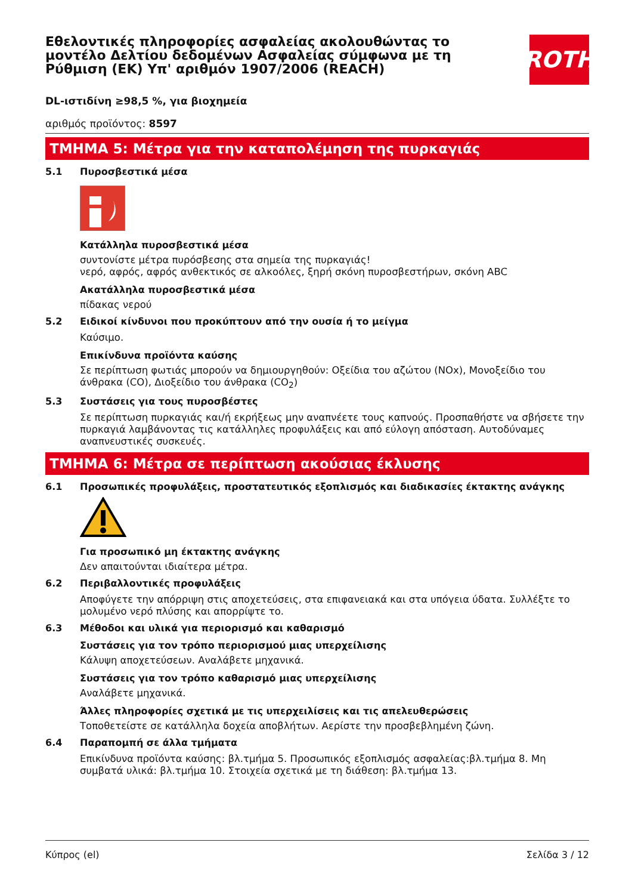Εθελοντικές πληροφορίες ασφαλείας ακολουθώντας το μοντέλο Δελτίου δεδομένων Ασφαλείας σύμφωνα με τη Ρύθμιση (ΕΚ) Υπ' αριθμόν 1907/2006 (REACH)
ROTH
DL-ιστιδίνη ≥98,5 %, για βιοχημεία
αριθμός προϊόντος: 8597
ΤΜΗΜΑ 5: Μέτρα για την καταπολέμηση της πυρκαγιάς
5.1 Πυροσβεστικά μέσα
Κατάλληλα πυροσβεστικά μέσα
συντονίστε μέτρα πυρόσβεσης στα σημεία της πυρκαγιάς!
νερό, αφρός, αφρός ανθεκτικός σε αλκοόλες, ξηρή σκόνη πυροσβεστήρων, σκόνη ABC
Ακατάλληλα πυροσβεστικά μέσα
πίδακας νερού
5.2 Ειδικοί κίνδυνοι που προκύπτουν από την ουσία ή το μείγμα
Καύσιμο.
Επικίνδυνα προϊόντα καύσης
Σε περίπτωση φωτιάς μπορούν να δημιουργηθούν: Οξείδια του αζώτου (NOx), Μονοξείδιο του άνθρακα (CO), Διοξείδιο του άνθρακα (CO<sub>2</sub>)
5.3 Συστάσεις για τους πυροσβέστες
Σε περίπτωση πυρκαγιάς και/ή εκρήξεως μην αναπνέετε τους καπνούς. Προσπαθήστε να σβήσετε την πυρκαγιά λαμβάνοντας τις κατάλληλες προφυλάξεις και από εύλογη απόσταση. Αυτοδύναμες αναπνευστικές συσκευές.
ΤΜΗΜΑ 6: Μέτρα σε περίπτωση ακούσιας έκλυσης
6.1 Προσωπικές προφυλάξεις, προστατευτικός εξοπλισμός και διαδικασίες έκτακτης ανάγκης
Για προσωπικό μη έκτακτης ανάγκης
Δεν απαιτούνται ιδιαίτερα μέτρα.
6.2 Περιβαλλοντικές προφυλάξεις
Αποφύγετε την απόρριψη στις αποχετεύσεις, στα επιφανειακά και στα υπόγεια ύδατα. Συλλέξτε το μολυμένο νερό πλύσης και απορρίψτε το.
6.3 Μέθοδοι και υλικά για περιορισμό και καθαρισμό
Συστάσεις για τον τρόπο περιορισμού μιας υπερχείλισης
Κάλυψη αποχετεύσεων. Αναλάβετε μηχανικά.
Συστάσεις για τον τρόπο καθαρισμό μιας υπερχείλισης
Αναλάβετε μηχανικά.
Άλλες πληροφορίες σχετικά με τις υπερχειλίσεις και τις απελευθερώσεις
Τοποθετείστε σε κατάλληλα δοχεία αποβλήτων. Αερίστε την προσβεβλημένη ζώνη.
6.4 Παραπομπή σε άλλα τμήματα
Επικίνδυνα προϊόντα καύσης: βλ.τμήμα 5. Προσωπικός εξοπλισμός ασφαλείας:βλ.τμήμα 8. Μη συμβατά υλικά: βλ.τμήμα 10. Στοιχεία σχετικά με τη διάθεση: βλ.τμήμα 13.
Κύπρος (el) Σελίδα 3 / 12